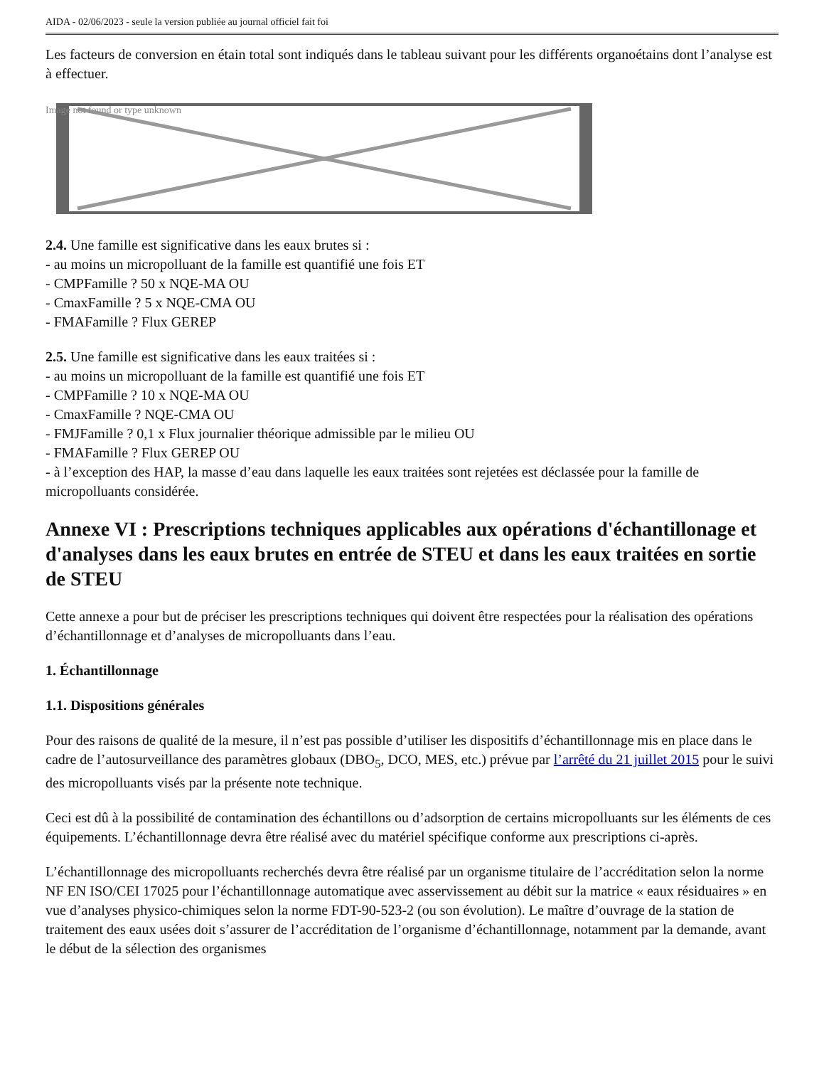AIDA - 02/06/2023 - seule la version publiée au journal officiel fait foi
Les facteurs de conversion en étain total sont indiqués dans le tableau suivant pour les différents organoétains dont l’analyse est à effectuer.
Image not found or type unknown
2.4. Une famille est significative dans les eaux brutes si :
- au moins un micropolluant de la famille est quantifié une fois ET
- CMPFamille ? 50 x NQE-MA OU
- CmaxFamille ? 5 x NQE-CMA OU
- FMAFamille ? Flux GEREP
2.5. Une famille est significative dans les eaux traitées si :
- au moins un micropolluant de la famille est quantifié une fois ET
- CMPFamille ? 10 x NQE-MA OU
- CmaxFamille ? NQE-CMA OU
- FMJFamille ? 0,1 x Flux journalier théorique admissible par le milieu OU
- FMAFamille ? Flux GEREP OU
- à l’exception des HAP, la masse d’eau dans laquelle les eaux traitées sont rejetées est déclassée pour la famille de micropolluants considérée.
Annexe VI : Prescriptions techniques applicables aux opérations d'échantillonage et d'analyses dans les eaux brutes en entrée de STEU et dans les eaux traitées en sortie de STEU
Cette annexe a pour but de préciser les prescriptions techniques qui doivent être respectées pour la réalisation des opérations d’échantillonnage et d’analyses de micropolluants dans l’eau.
1. Échantillonnage
1.1. Dispositions générales
Pour des raisons de qualité de la mesure, il n’est pas possible d’utiliser les dispositifs d’échantillonnage mis en place dans le cadre de l’autosurveillance des paramètres globaux (DBO<sub>5</sub>, DCO, MES, etc.) prévue par l’arrêté du 21 juillet 2015 pour le suivi des micropolluants visés par la présente note technique.
Ceci est dû à la possibilité de contamination des échantillons ou d’adsorption de certains micropolluants sur les éléments de ces équipements. L’échantillonnage devra être réalisé avec du matériel spécifique conforme aux prescriptions ci-après.
L’échantillonnage des micropolluants recherchés devra être réalisé par un organisme titulaire de l’accréditation selon la norme NF EN ISO/CEI 17025 pour l’échantillonnage automatique avec asservissement au débit sur la matrice « eaux résiduaires » en vue d’analyses physico-chimiques selon la norme FDT-90-523-2 (ou son évolution). Le maître d’ouvrage de la station de traitement des eaux usées doit s’assurer de l’accréditation de l’organisme d’échantillonnage, notamment par la demande, avant le début de la sélection des organismes